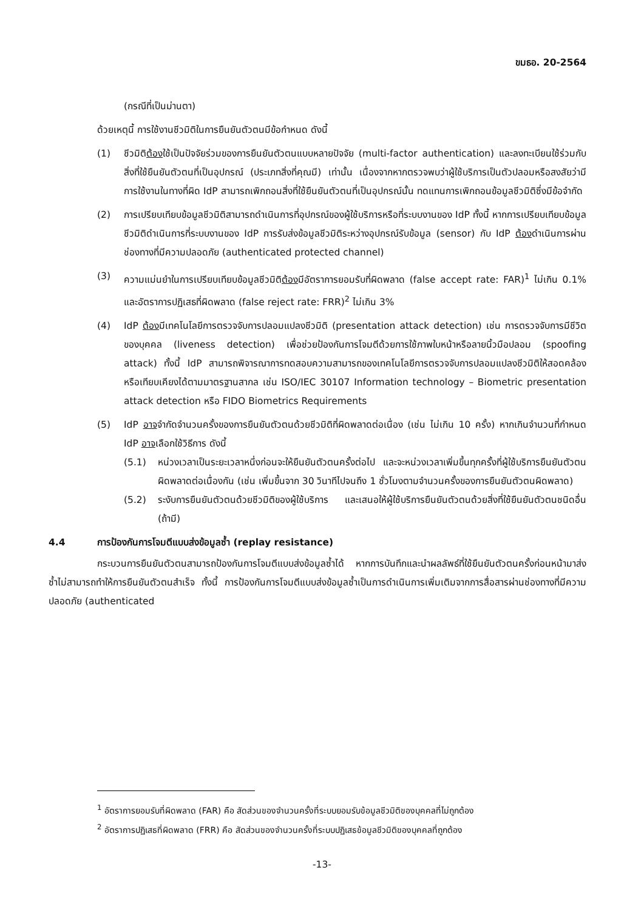ขมธอ. 20-2564
(กรณีที่เป็นม่านตา)
ด้วยเหตุนี้ การใช้งานชีวมิติในการยืนยันตัวตนมีข้อกำหนด ดังนี้
(1) ชีวมิติต้องใช้เป็นปัจจัยร่วมของการยืนยันตัวตนแบบหลายปัจจัย (multi-factor authentication) และลงทะเบียนใช้ร่วมกับสิ่งที่ใช้ยืนยันตัวตนที่เป็นอุปกรณ์ (ประเภทสิ่งที่คุณมี) เท่านั้น เนื่องจากหากตรวจพบว่าผู้ใช้บริการเป็นตัวปลอมหรือสงสัยว่ามีการใช้งานในทางที่ผิด IdP สามารถเพิกถอนสิ่งที่ใช้ยืนยันตัวตนที่เป็นอุปกรณ์นั้น ทดแทนการเพิกถอนข้อมูลชีวมิติซึ่งมีข้อจำกัด
(2) การเปรียบเทียบข้อมูลชีวมิติสามารถดำเนินการที่อุปกรณ์ของผู้ใช้บริการหรือที่ระบบงานของ IdP ทั้งนี้ หากการเปรียบเทียบข้อมูลชีวมิติดำเนินการที่ระบบงานของ IdP การรับส่งข้อมูลชีวมิติระหว่างอุปกรณ์รับข้อมูล (sensor) กับ IdP ต้องดำเนินการผ่านช่องทางที่มีความปลอดภัย (authenticated protected channel)
(3) ความแม่นยำในการเปรียบเทียบข้อมูลชีวมิติต้องมีอัตราการยอมรับที่ผิดพลาด (false accept rate: FAR)<sup>1</sup> ไม่เกิน 0.1% และอัตราการปฏิเสธที่ผิดพลาด (false reject rate: FRR)<sup>2</sup> ไม่เกิน 3%
(4) IdP ต้องมีเทคโนโลยีการตรวจจับการปลอมแปลงชีวมิติ (presentation attack detection) เช่น การตรวจจับการมีชีวิตของบุคคล (liveness detection) เพื่อช่วยป้องกันการโจมตีด้วยการใช้ภาพใบหน้าหรือลายนิ้วมือปลอม (spoofing attack) ทั้งนี้ IdP สามารถพิจารณาการทดสอบความสามารถของเทคโนโลยีการตรวจจับการปลอมแปลงชีวมิติให้สอดคล้องหรือเทียบเคียงได้ตามมาตรฐานสากล เช่น ISO/IEC 30107 Information technology – Biometric presentation attack detection หรือ FIDO Biometrics Requirements
(5) IdP อาจจำกัดจำนวนครั้งของการยืนยันตัวตนด้วยชีวมิติที่ผิดพลาดต่อเนื่อง (เช่น ไม่เกิน 10 ครั้ง) หากเกินจำนวนที่กำหนด IdP อาจเลือกใช้วิธีการ ดังนี้
(5.1) หน่วงเวลาเป็นระยะเวลาหนึ่งก่อนจะให้ยืนยันตัวตนครั้งต่อไป และจะหน่วงเวลาเพิ่มขึ้นทุกครั้งที่ผู้ใช้บริการยืนยันตัวตนผิดพลาดต่อเนื่องกัน (เช่น เพิ่มขึ้นจาก 30 วินาทีไปจนถึง 1 ชั่วโมงตามจำนวนครั้งของการยืนยันตัวตนผิดพลาด)
(5.2) ระงับการยืนยันตัวตนด้วยชีวมิติของผู้ใช้บริการ และเสนอให้ผู้ใช้บริการยืนยันตัวตนด้วยสิ่งที่ใช้ยืนยันตัวตนชนิดอื่น (ถ้ามี)
4.4 การป้องกันการโจมตีแบบส่งข้อมูลซ้ำ (replay resistance)
กระบวนการยืนยันตัวตนสามารถป้องกันการโจมตีแบบส่งข้อมูลซ้ำได้ หากการบันทึกและนำผลลัพธ์ที่ใช้ยืนยันตัวตนครั้งก่อนหน้ามาส่งซ้ำไม่สามารถทำให้การยืนยันตัวตนสำเร็จ ทั้งนี้ การป้องกันการโจมตีแบบส่งข้อมูลซ้ำเป็นการดำเนินการเพิ่มเติมจากการสื่อสารผ่านช่องทางที่มีความปลอดภัย (authenticated
<sup>1</sup> อัตราการยอมรับที่ผิดพลาด (FAR) คือ สัดส่วนของจำนวนครั้งที่ระบบยอมรับข้อมูลชีวมิติของบุคคลที่ไม่ถูกต้อง
<sup>2</sup> อัตราการปฏิเสธที่ผิดพลาด (FRR) คือ สัดส่วนของจำนวนครั้งที่ระบบปฏิเสธข้อมูลชีวมิติของบุคคลที่ถูกต้อง
-13-